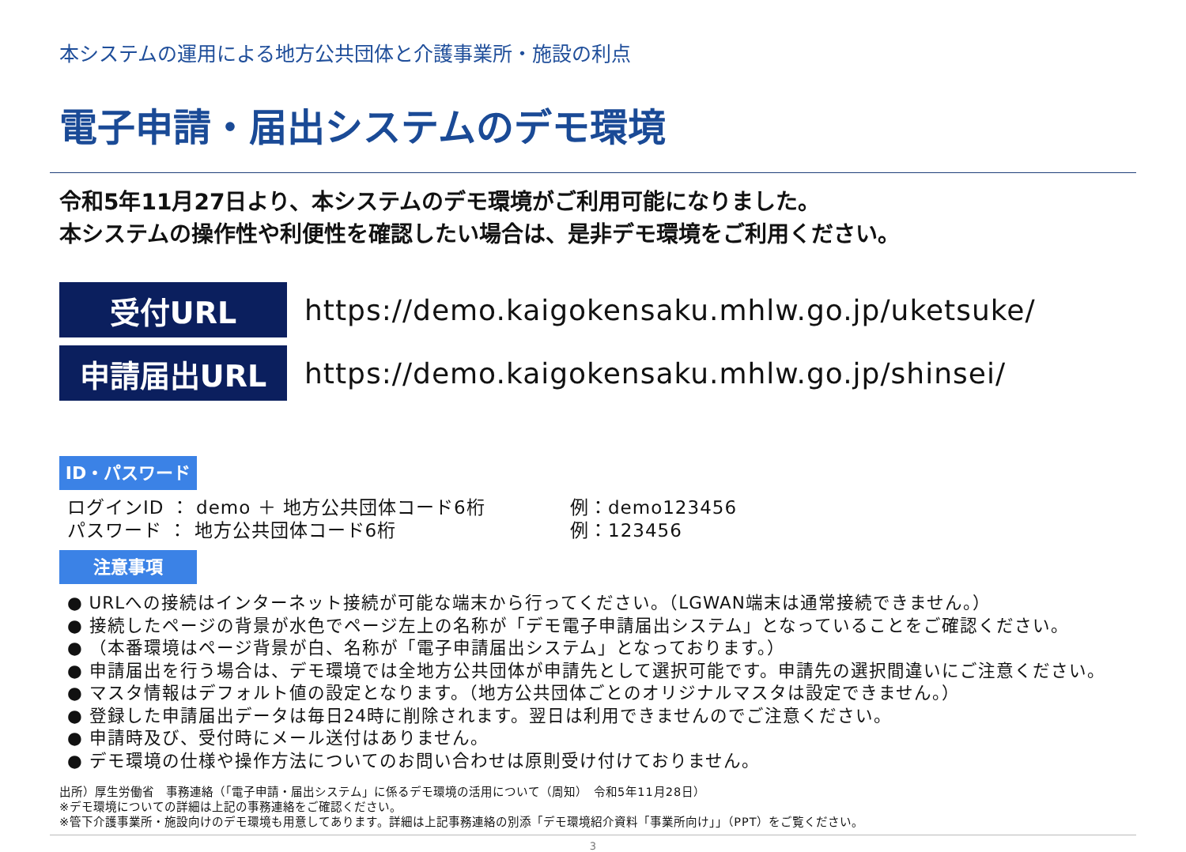本システムの運用による地方公共団体と介護事業所・施設の利点
電子申請・届出システムのデモ環境
令和5年11月27日より、本システムのデモ環境がご利用可能になりました。
本システムの操作性や利便性を確認したい場合は、是非デモ環境をご利用ください。
受付URL
https://demo.kaigokensaku.mhlw.go.jp/uketsuke/
申請届出URL
https://demo.kaigokensaku.mhlw.go.jp/shinsei/
ID・パスワード
ログインID ： demo ＋ 地方公共団体コード6桁
例：demo123456
パスワード ： 地方公共団体コード6桁
例：123456
注意事項
● URLへの接続はインターネット接続が可能な端末から行ってください。（LGWAN端末は通常接続できません。）
● 接続したページの背景が水色でページ左上の名称が「デモ電子申請届出システム」となっていることをご確認ください。
● （本番環境はページ背景が白、名称が「電子申請届出システム」となっております。）
● 申請届出を行う場合は、デモ環境では全地方公共団体が申請先として選択可能です。申請先の選択間違いにご注意ください。
● マスタ情報はデフォルト値の設定となります。（地方公共団体ごとのオリジナルマスタは設定できません。）
● 登録した申請届出データは毎日24時に削除されます。翌日は利用できませんのでご注意ください。
● 申請時及び、受付時にメール送付はありません。
● デモ環境の仕様や操作方法についてのお問い合わせは原則受け付けておりません。
出所）厚生労働省　事務連絡（「電子申請・届出システム」に係るデモ環境の活用について（周知）　令和5年11月28日）
※デモ環境についての詳細は上記の事務連絡をご確認ください。
※管下介護事業所・施設向けのデモ環境も用意してあります。詳細は上記事務連絡の別添「デモ環境紹介資料「事業所向け」」（PPT）をご覧ください。
3